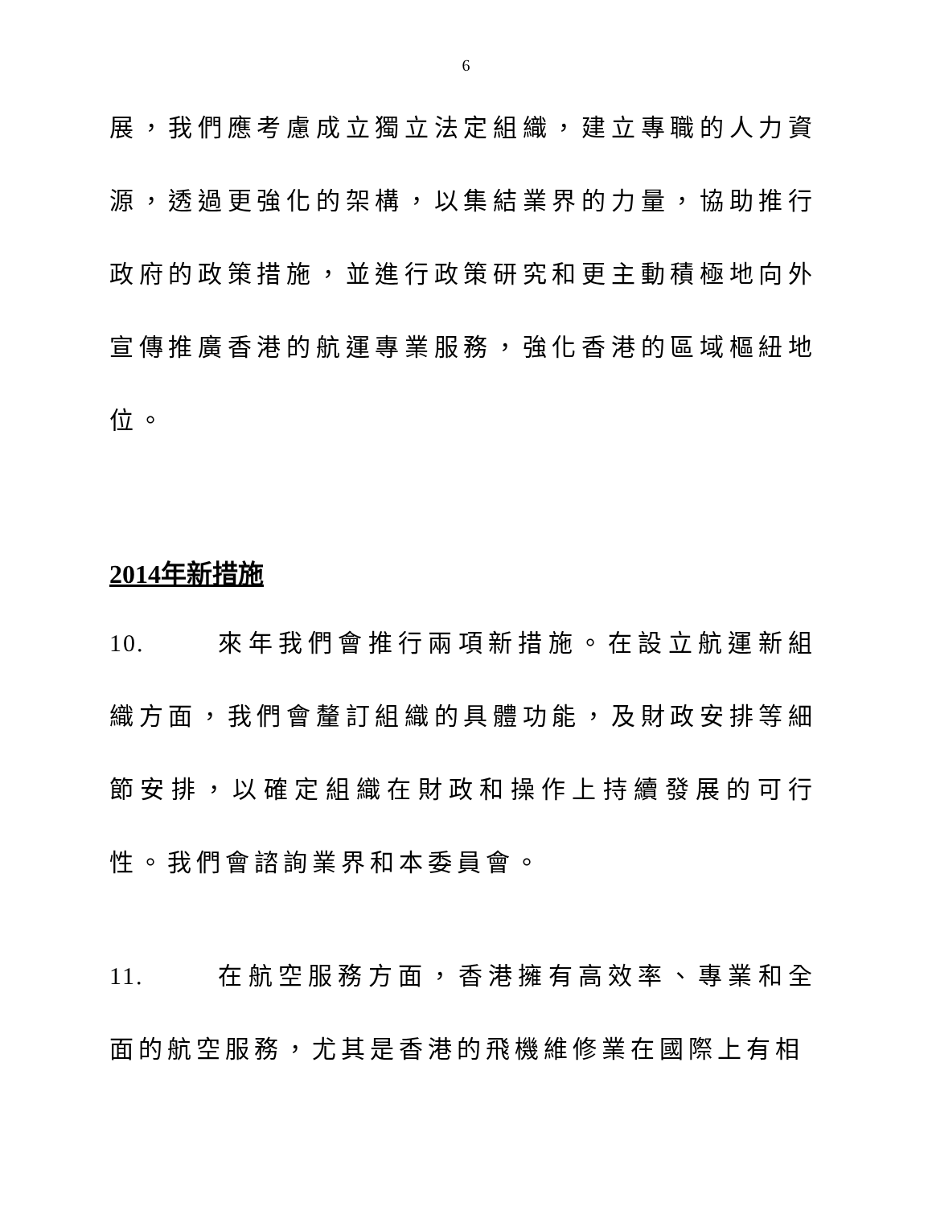6
展，我們應考慮成立獨立法定組織，建立專職的人力資源，透過更強化的架構，以集結業界的力量，協助推行政府的政策措施，並進行政策研究和更主動積極地向外宣傳推廣香港的航運專業服務，強化香港的區域樞紐地位。
2014年新措施
10. 來年我們會推行兩項新措施。在設立航運新組織方面，我們會釐訂組織的具體功能，及財政安排等細節安排，以確定組織在財政和操作上持續發展的可行性。我們會諮詢業界和本委員會。
11. 在航空服務方面，香港擁有高效率、專業和全面的航空服務，尤其是香港的飛機維修業在國際上有相